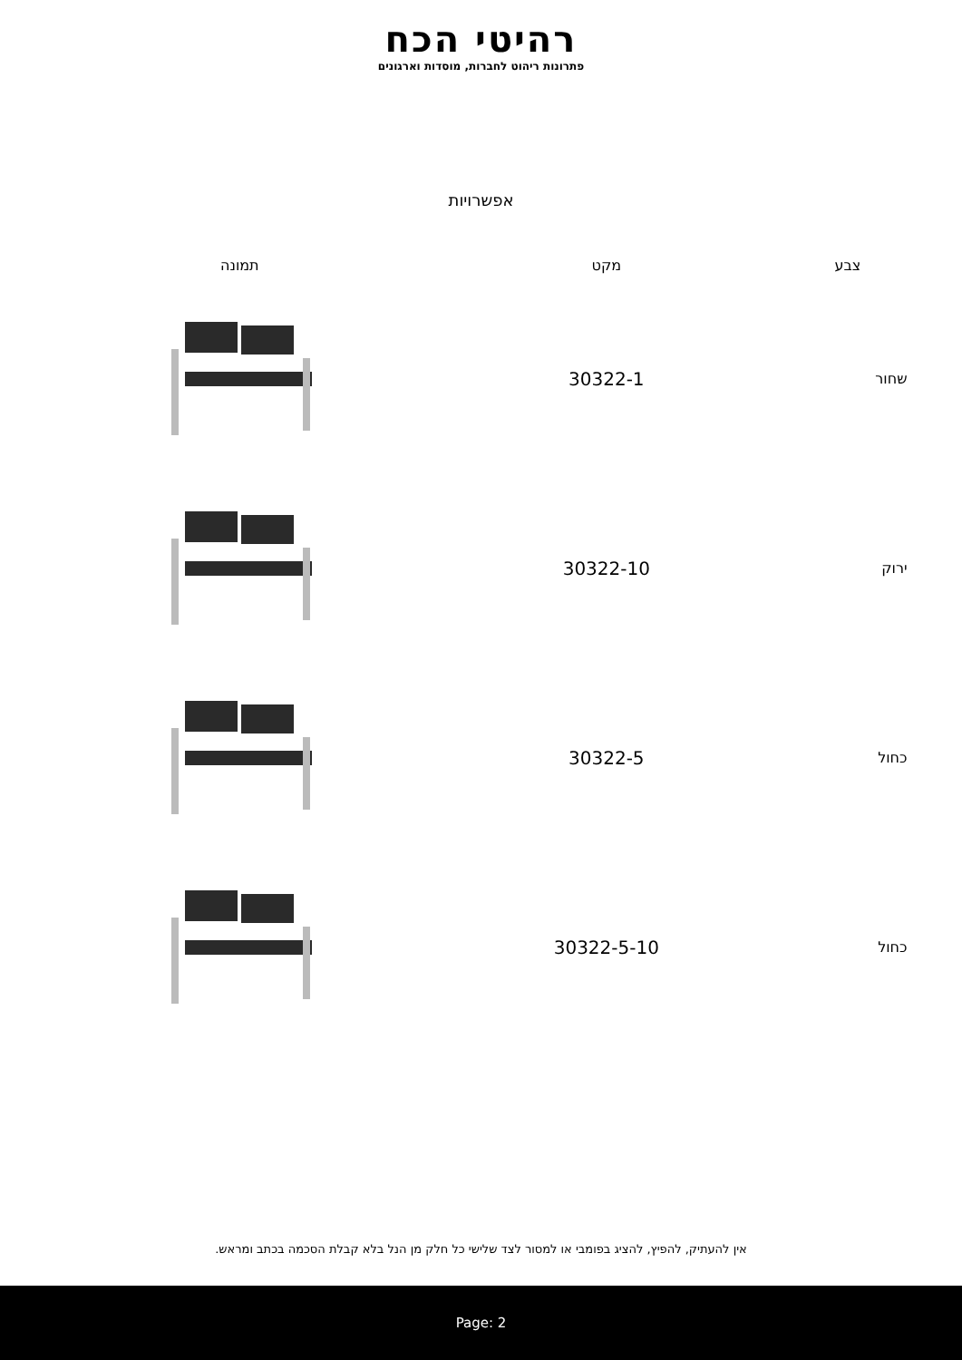רהיטי הכח
פתרונות ריהוט לחברות, מוסדות וארגונים
אפשרויות
| צבע | מקט | תמונה |
| --- | --- | --- |
| שחור | 30322-1 | |
| ירוק | 30322-10 | |
| כחול | 30322-5 | |
| כחול | 30322-5-10 | |
אין להעתיק, להפיץ, להציג בפומבי או למסור לצד שלישי כל חלק מן הנל בלא קבלת הסכמה בכתב ומראש.
Page: 2